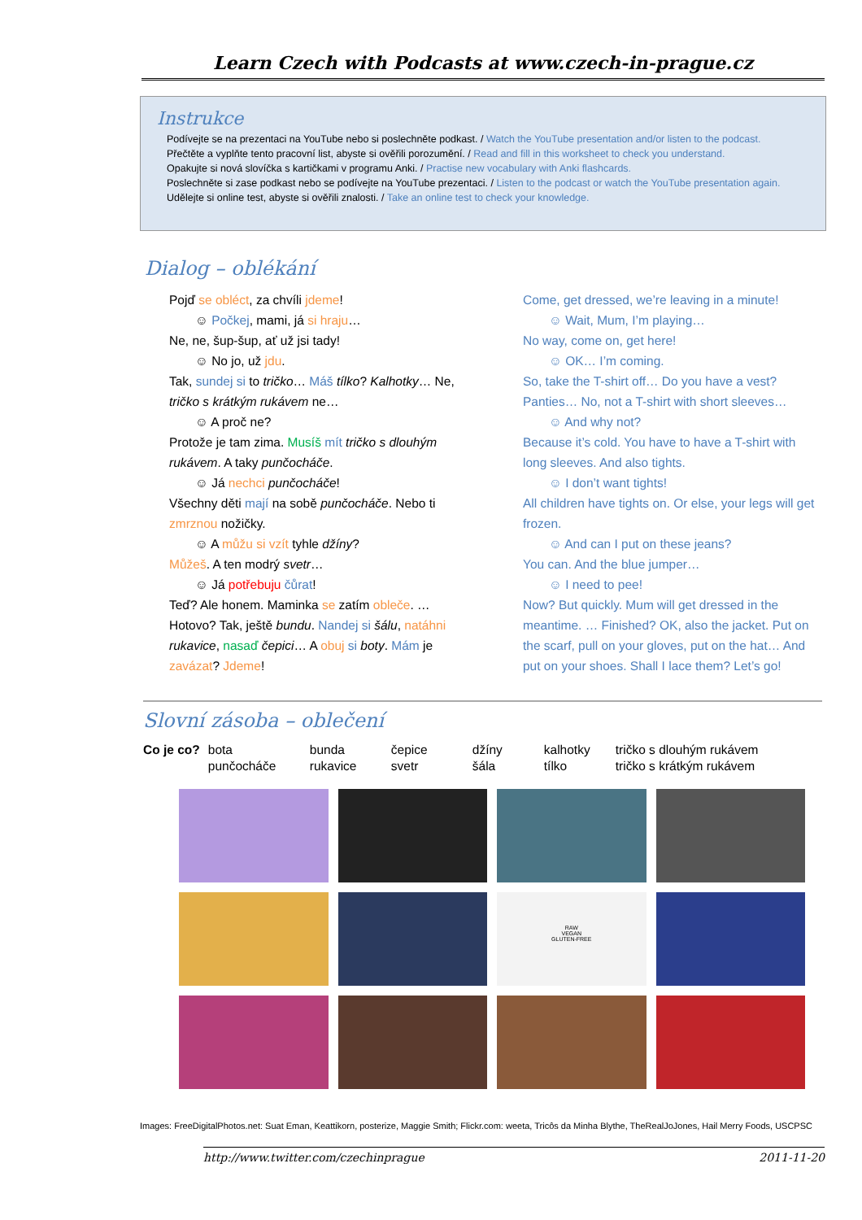Learn Czech with Podcasts at www.czech-in-prague.cz
Instrukce
Podívejte se na prezentaci na YouTube nebo si poslechněte podkast. / Watch the YouTube presentation and/or listen to the podcast.
Přečtěte a vyplňte tento pracovní list, abyste si ověřili porozumění. / Read and fill in this worksheet to check you understand.
Opakujte si nová slovíčka s kartičkami v programu Anki. / Practise new vocabulary with Anki flashcards.
Poslechněte si zase podkast nebo se podívejte na YouTube prezentaci. / Listen to the podcast or watch the YouTube presentation again.
Udělejte si online test, abyste si ověřili znalosti. / Take an online test to check your knowledge.
Dialog – oblékání
Pojď se obléct, za chvíli jdeme!
☺ Počkej, mami, já si hraju…
Ne, ne, šup-šup, ať už jsi tady!
☺ No jo, už jdu.
Tak, sundej si to tričko… Máš tílko? Kalhotky… Ne, tričko s krátkým rukávem ne…
☺ A proč ne?
Protože je tam zima. Musíš mít tričko s dlouhým rukávem. A taky punčocháče.
☺ Já nechci punčocháče!
Všechny děti mají na sobě punčocháče. Nebo ti zmrznou nožičky.
☺ A můžu si vzít tyhle džíny?
Můžeš. A ten modrý svetr…
☺ Já potřebuju čůrat!
Teď? Ale honem. Maminka se zatím obleče. … Hotovo? Tak, ještě bundu. Nandej si šálu, natáhni rukavice, nasaď čepici… A obuj si boty. Mám je zavázat? Jdeme!
Come, get dressed, we’re leaving in a minute!
☺ Wait, Mum, I’m playing…
No way, come on, get here!
☺ OK… I’m coming.
So, take the T-shirt off… Do you have a vest? Panties… No, not a T-shirt with short sleeves…
☺ And why not?
Because it’s cold. You have to have a T-shirt with long sleeves. And also tights.
☺ I don’t want tights!
All children have tights on. Or else, your legs will get frozen.
☺ And can I put on these jeans?
You can. And the blue jumper…
☺ I need to pee!
Now? But quickly. Mum will get dressed in the meantime. … Finished? OK, also the jacket. Put on the scarf, pull on your gloves, put on the hat… And put on your shoes. Shall I lace them? Let’s go!
Slovní zásoba – oblečení
| Co je co? | bota | bunda | čepice | džíny | kalhotky | tričko s dlouhým rukávem |
| | punčocháče | rukavice | svetr | šála | tílko | tričko s krátkým rukávem |
RAW
VEGAN
GLUTEN-FREE
Images: FreeDigitalPhotos.net: Suat Eman, Keattikorn, posterize, Maggie Smith; Flickr.com: weeta, Tricôs da Minha Blythe, TheRealJoJones, Hail Merry Foods, USCPSC
http://www.twitter.com/czechinprague 2011-11-20